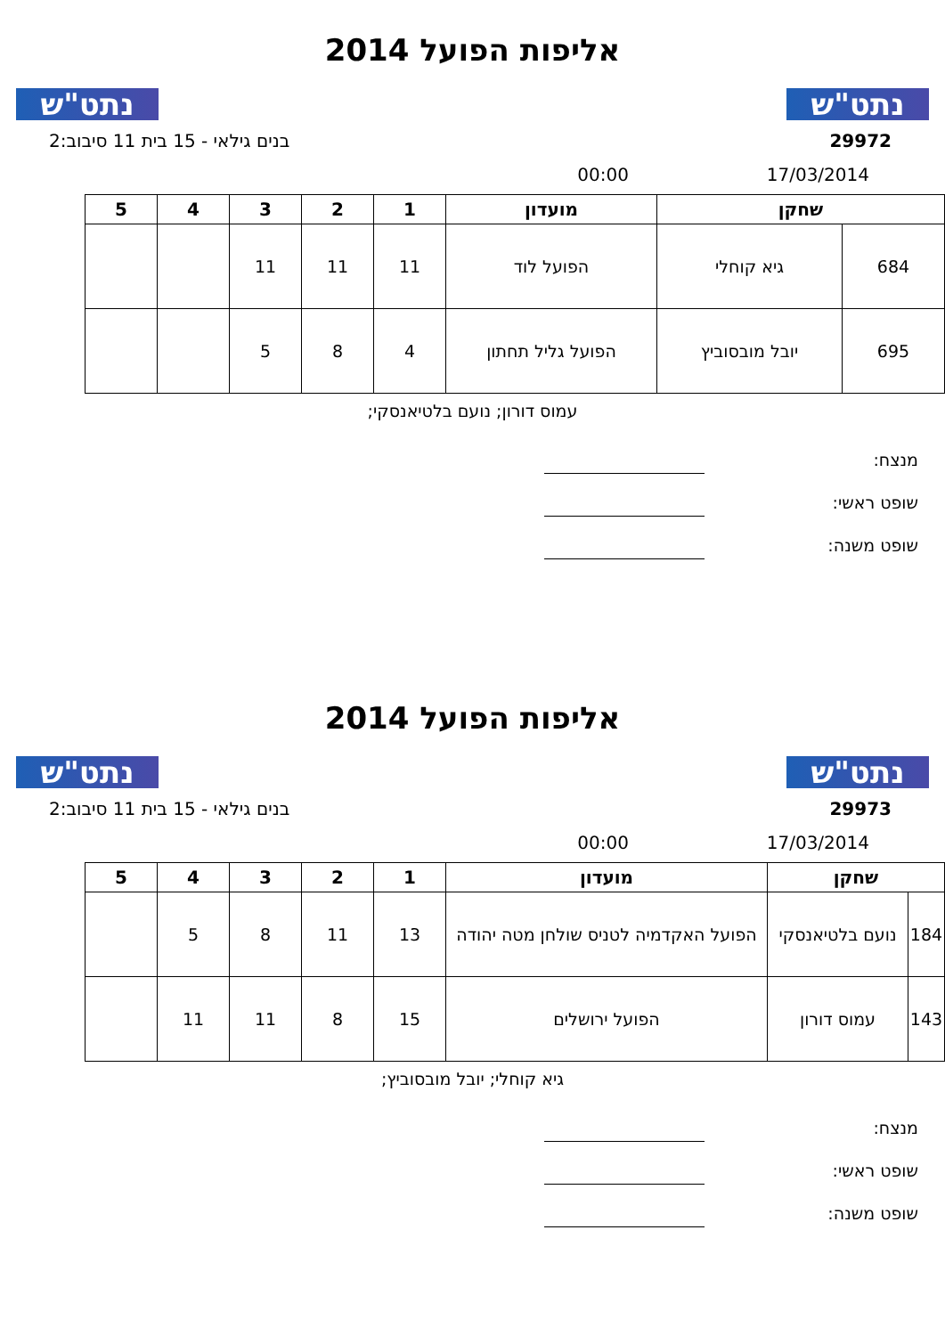נתט"ש
אליפות הפועל 2014
נתט"ש
29972 בנים גילאי - 15 בית 11 סיבוב:2
17/03/2014 00:00
| שחקן | | מועדון | 1 | 2 | 3 | 4 | 5 |
| --- | --- | --- | --- | --- | --- | --- | --- |
| 684 | גיא קוחלי | הפועל לוד | 11 | 11 | 11 | | |
| 695 | יובל מובסוביץ | הפועל גליל תחתון | 4 | 8 | 5 | | |
עמוס דורון; נועם בלטיאנסקי;
מנצח:
שופט ראשי:
שופט משנה:
נתט"ש
אליפות הפועל 2014
נתט"ש
29973 בנים גילאי - 15 בית 11 סיבוב:2
17/03/2014 00:00
| שחקן | | מועדון | 1 | 2 | 3 | 4 | 5 |
| --- | --- | --- | --- | --- | --- | --- | --- |
| 184 | נועם בלטיאנסקי | הפועל האקדמיה לטניס שולחן מטה יהודה | 13 | 11 | 8 | 5 | |
| 143 | עמוס דורון | הפועל ירושלים | 15 | 8 | 11 | 11 | |
גיא קוחלי; יובל מובסוביץ;
מנצח:
שופט ראשי:
שופט משנה: